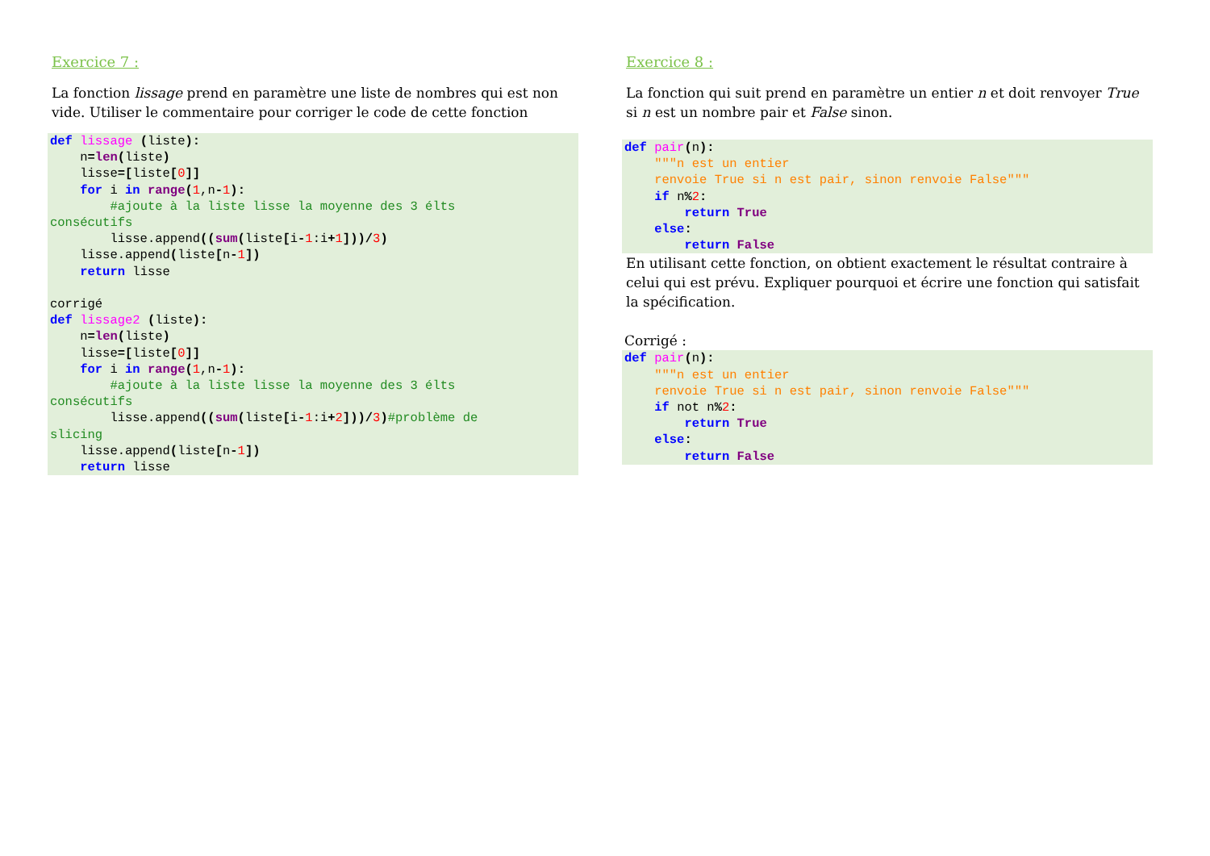Exercice 7 :
La fonction lissage prend en paramètre une liste de nombres qui est non vide. Utiliser le commentaire pour corriger le code de cette fonction
def lissage (liste):
    n=len(liste)
    lisse=[liste[0]]
    for i in range(1,n-1):
        #ajoute à la liste lisse la moyenne des 3 élts
consécutifs
        lisse.append((sum(liste[i-1:i+1]))/3)
    lisse.append(liste[n-1])
    return lisse

corrigé
def lissage2 (liste):
    n=len(liste)
    lisse=[liste[0]]
    for i in range(1,n-1):
        #ajoute à la liste lisse la moyenne des 3 élts
consécutifs
        lisse.append((sum(liste[i-1:i+2]))/3)#problème de
slicing
    lisse.append(liste[n-1])
    return lisse
Exercice 8 :
La fonction qui suit prend en paramètre un entier n et doit renvoyer True si n est un nombre pair et False sinon.
def pair(n):
    """n est un entier
    renvoie True si n est pair, sinon renvoie False"""
    if n% 2:
        return True
    else:
        return False
En utilisant cette fonction, on obtient exactement le résultat contraire à celui qui est prévu. Expliquer pourquoi et écrire une fonction qui satisfait la spécification.
Corrigé :
def pair(n):
    """n est un entier
    renvoie True si n est pair, sinon renvoie False"""
    if not n% 2:
        return True
    else:
        return False